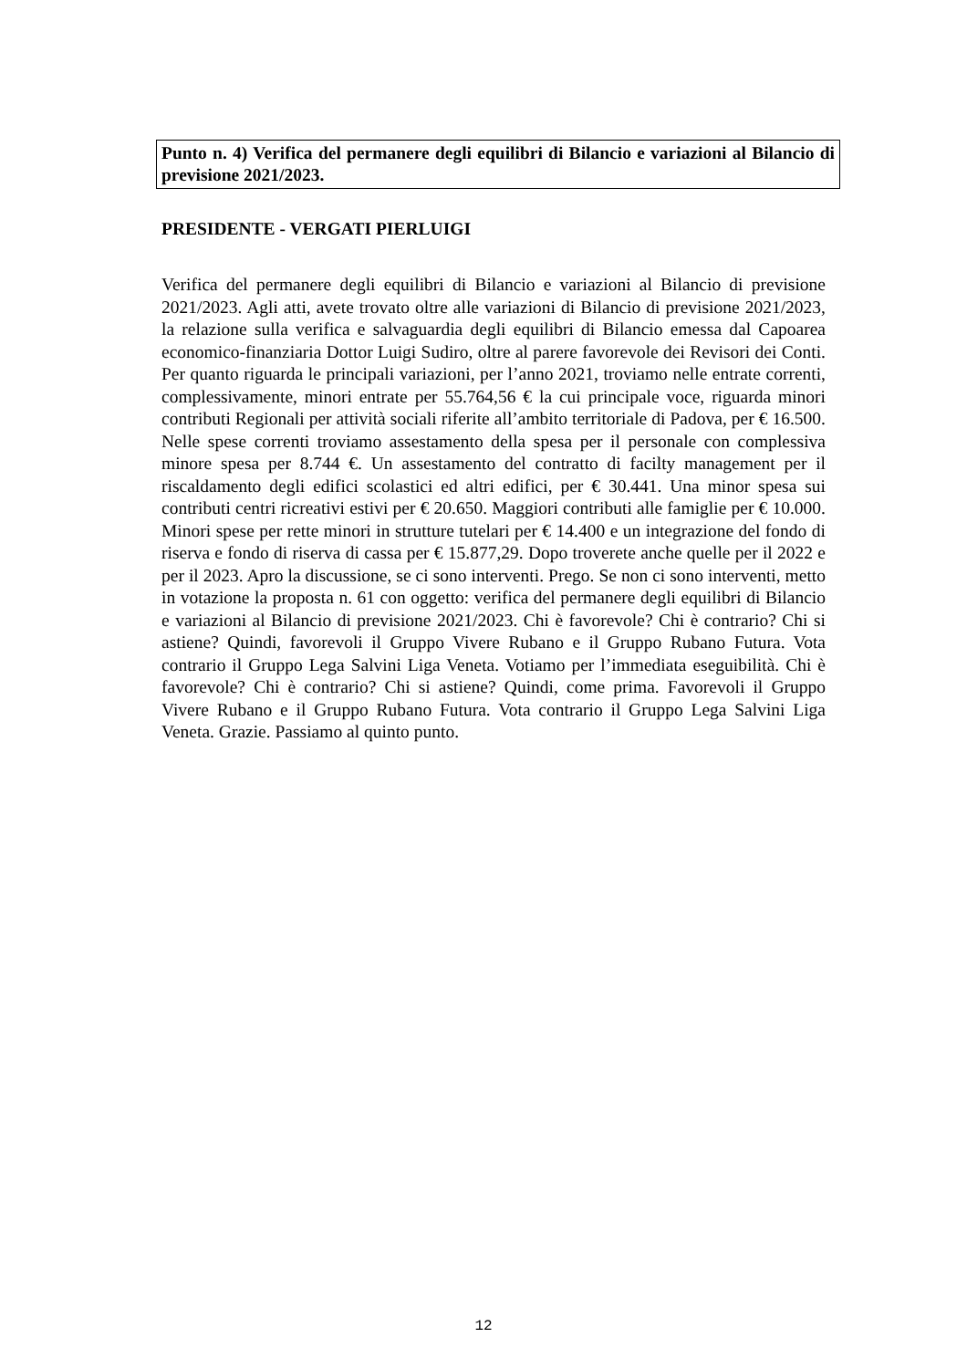Punto n. 4) Verifica del permanere degli equilibri di Bilancio e variazioni al Bilancio di previsione 2021/2023.
PRESIDENTE - VERGATI PIERLUIGI
Verifica del permanere degli equilibri di Bilancio e variazioni al Bilancio di previsione 2021/2023. Agli atti, avete trovato oltre alle variazioni di Bilancio di previsione 2021/2023, la relazione sulla verifica e salvaguardia degli equilibri di Bilancio emessa dal Capoarea economico-finanziaria Dottor Luigi Sudiro, oltre al parere favorevole dei Revisori dei Conti. Per quanto riguarda le principali variazioni, per l’anno 2021, troviamo nelle entrate correnti, complessivamente, minori entrate per 55.764,56 € la cui principale voce, riguarda minori contributi Regionali per attività sociali riferite all’ambito territoriale di Padova, per € 16.500. Nelle spese correnti troviamo assestamento della spesa per il personale con complessiva minore spesa per 8.744 €. Un assestamento del contratto di facilty management per il riscaldamento degli edifici scolastici ed altri edifici, per € 30.441. Una minor spesa sui contributi centri ricreativi estivi per € 20.650. Maggiori contributi alle famiglie per € 10.000. Minori spese per rette minori in strutture tutelari per € 14.400 e un integrazione del fondo di riserva e fondo di riserva di cassa per € 15.877,29. Dopo troverete anche quelle per il 2022 e per il 2023. Apro la discussione, se ci sono interventi. Prego. Se non ci sono interventi, metto in votazione la proposta n. 61 con oggetto: verifica del permanere degli equilibri di Bilancio e variazioni al Bilancio di previsione 2021/2023. Chi è favorevole? Chi è contrario? Chi si astiene? Quindi, favorevoli il Gruppo Vivere Rubano e il Gruppo Rubano Futura. Vota contrario il Gruppo Lega Salvini Liga Veneta. Votiamo per l’immediata eseguibilità. Chi è favorevole? Chi è contrario? Chi si astiene? Quindi, come prima. Favorevoli il Gruppo Vivere Rubano e il Gruppo Rubano Futura. Vota contrario il Gruppo Lega Salvini Liga Veneta. Grazie. Passiamo al quinto punto.
12